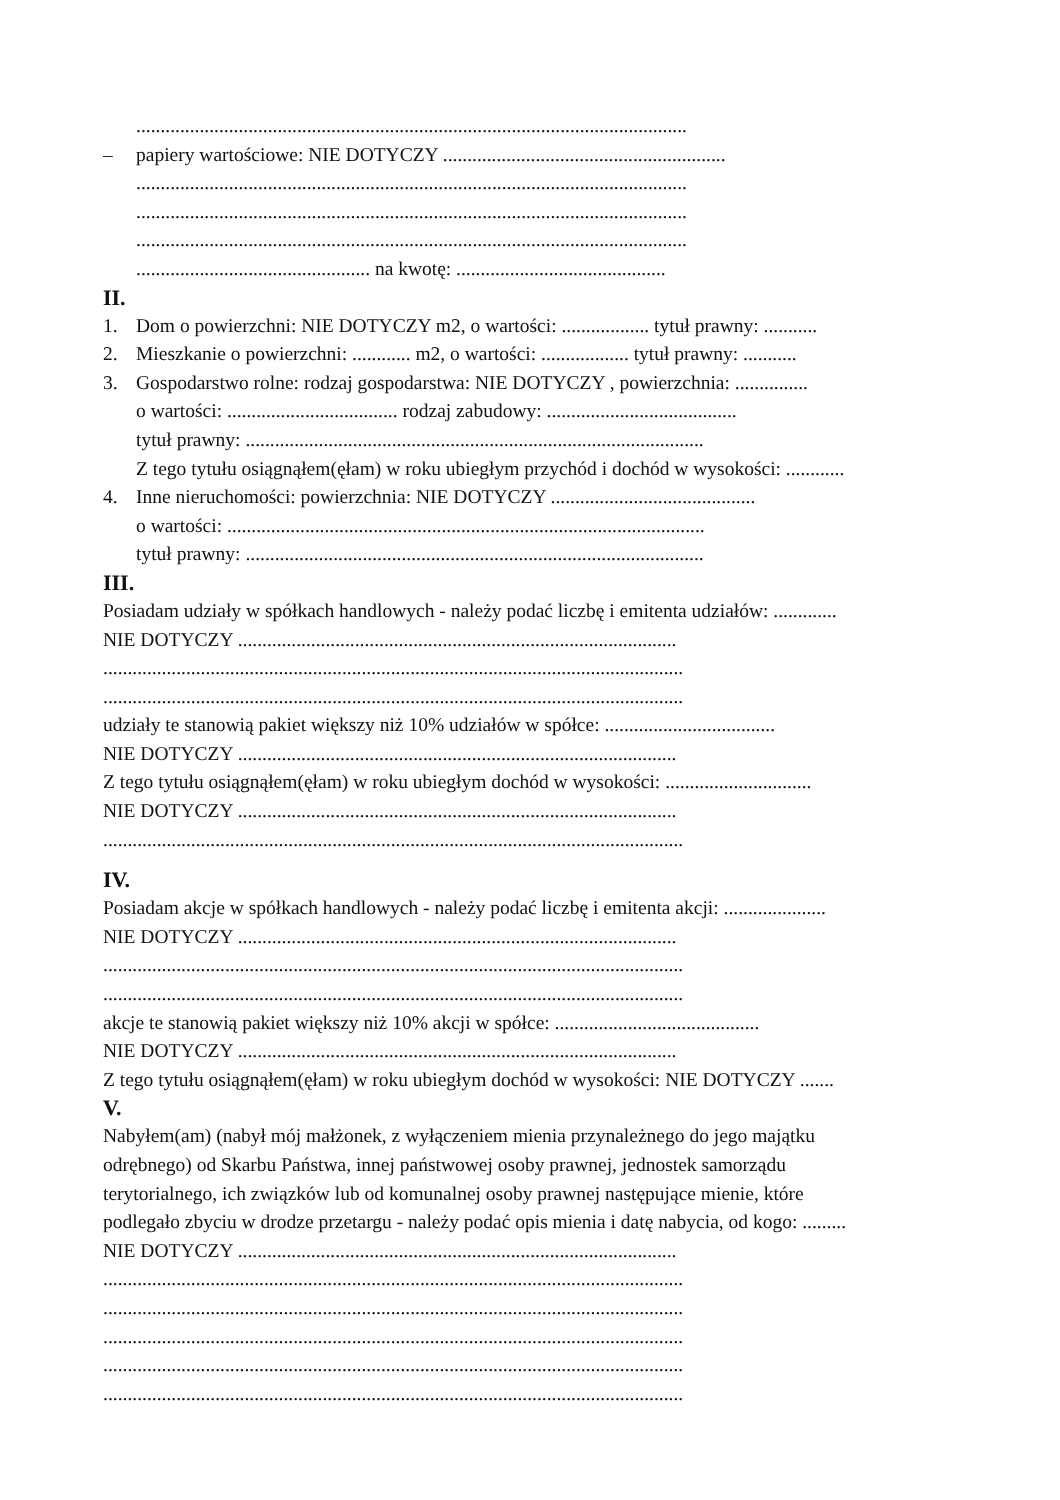.................................................................................................................
– papiery wartościowe: NIE DOTYCZY ..........................................................
.................................................................................................................
.................................................................................................................
.................................................................................................................
................................................ na kwotę: ...........................................
II.
1. Dom o powierzchni: NIE DOTYCZY m2, o wartości: .................. tytuł prawny: ...........
2. Mieszkanie o powierzchni: ............ m2, o wartości: .................. tytuł prawny: ...........
3. Gospodarstwo rolne: rodzaj gospodarstwa: NIE DOTYCZY , powierzchnia: ...............
o wartości: ................................... rodzaj zabudowy: .......................................
tytuł prawny: ..............................................................................................
Z tego tytułu osiągnąłem(ęłam) w roku ubiegłym przychód i dochód w wysokości: ............
4. Inne nieruchomości: powierzchnia: NIE DOTYCZY ..........................................
o wartości: ..................................................................................................
tytuł prawny: ..............................................................................................
III.
Posiadam udziały w spółkach handlowych - należy podać liczbę i emitenta udziałów: .............
NIE DOTYCZY ..........................................................................................
.......................................................................................................................
.......................................................................................................................
udziały te stanowią pakiet większy niż 10% udziałów w spółce: ...................................
NIE DOTYCZY ..........................................................................................
Z tego tytułu osiągnąłem(ęłam) w roku ubiegłym dochód w wysokości: ..............................
NIE DOTYCZY ..........................................................................................
.......................................................................................................................
IV.
Posiadam akcje w spółkach handlowych - należy podać liczbę i emitenta akcji: .....................
NIE DOTYCZY ..........................................................................................
.......................................................................................................................
.......................................................................................................................
akcje te stanowią pakiet większy niż 10% akcji w spółce: ..........................................
NIE DOTYCZY ..........................................................................................
Z tego tytułu osiągnąłem(ęłam) w roku ubiegłym dochód w wysokości: NIE DOTYCZY .......
V.
Nabyłem(am) (nabył mój małżonek, z wyłączeniem mienia przynależnego do jego majątku
odrębnego) od Skarbu Państwa, innej państwowej osoby prawnej, jednostek samorządu
terytorialnego, ich związków lub od komunalnej osoby prawnej następujące mienie, które
podlegało zbyciu w drodze przetargu - należy podać opis mienia i datę nabycia, od kogo: .........
NIE DOTYCZY ..........................................................................................
.......................................................................................................................
.......................................................................................................................
.......................................................................................................................
.......................................................................................................................
.......................................................................................................................